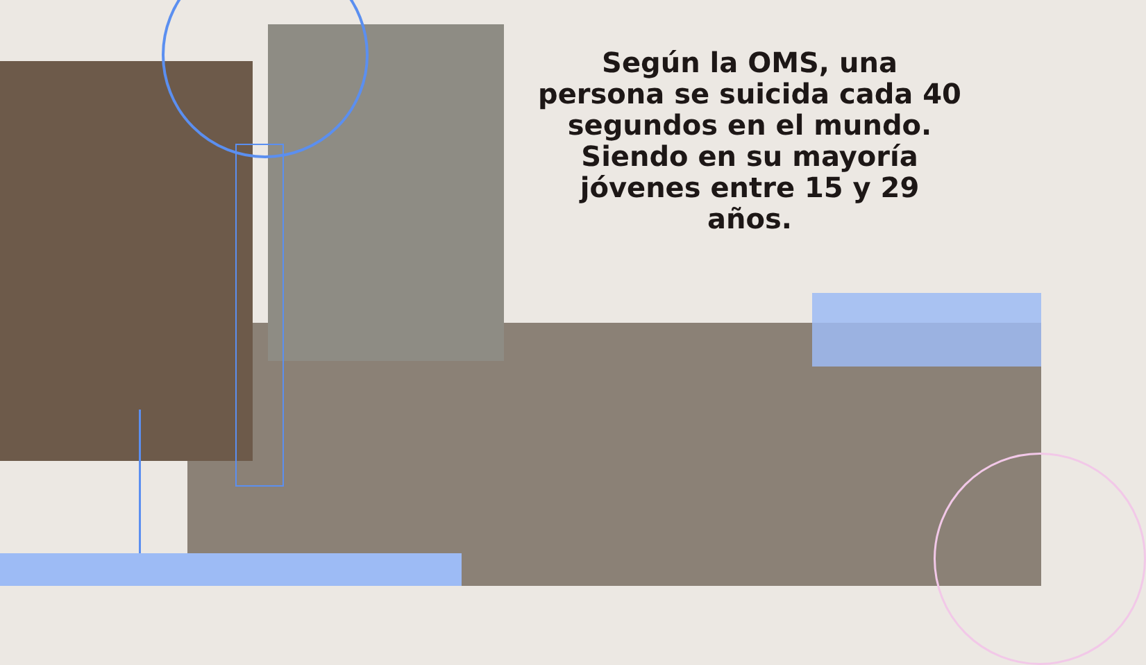Según la OMS, una persona se suicida cada 40 segundos en el mundo.
Siendo en su mayoría jóvenes entre 15 y 29 años.